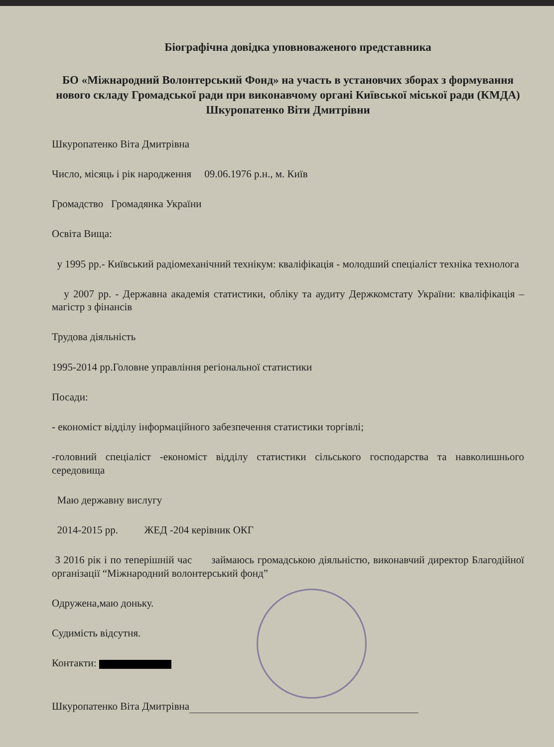Біографічна довідка уповноваженого представника
БО «Міжнародний Волонтерський Фонд» на участь в установчих зборах з формування нового складу Громадської ради при виконавчому органі Київської міської ради (КМДА) Шкуропатенко Віти Дмитрівни
Шкуропатенко Віта Дмитрівна
Число, місяць і рік народження 09.06.1976 р.н., м. Київ
Громадство Громадянка України
Освіта Вища:
у 1995 рр.- Київський радіомеханічний технікум: кваліфікація - молодший спеціаліст техніка технолога
у 2007 рр. - Державна академія статистики, обліку та аудиту Держкомстату України: кваліфікація – магістр з фінансів
Трудова діяльність
1995-2014 рр.Головне управління регіональної статистики
Посади:
- економіст відділу інформаційного забезпечення статистики торгівлі;
-головний спеціаліст -економіст відділу статистики сільського господарства та навколишнього середовища
Маю державну вислугу
2014-2015 рр. ЖЕД -204 керівник ОКГ
З 2016 рік і по теперішній час займаюсь громадською діяльністю, виконавчий директор Благодійної організації “Міжнародний волонтерський фонд”
Одружена,маю доньку.
Судимість відсутня.
Контакти:
Шкуропатенко Віта Дмитрівна